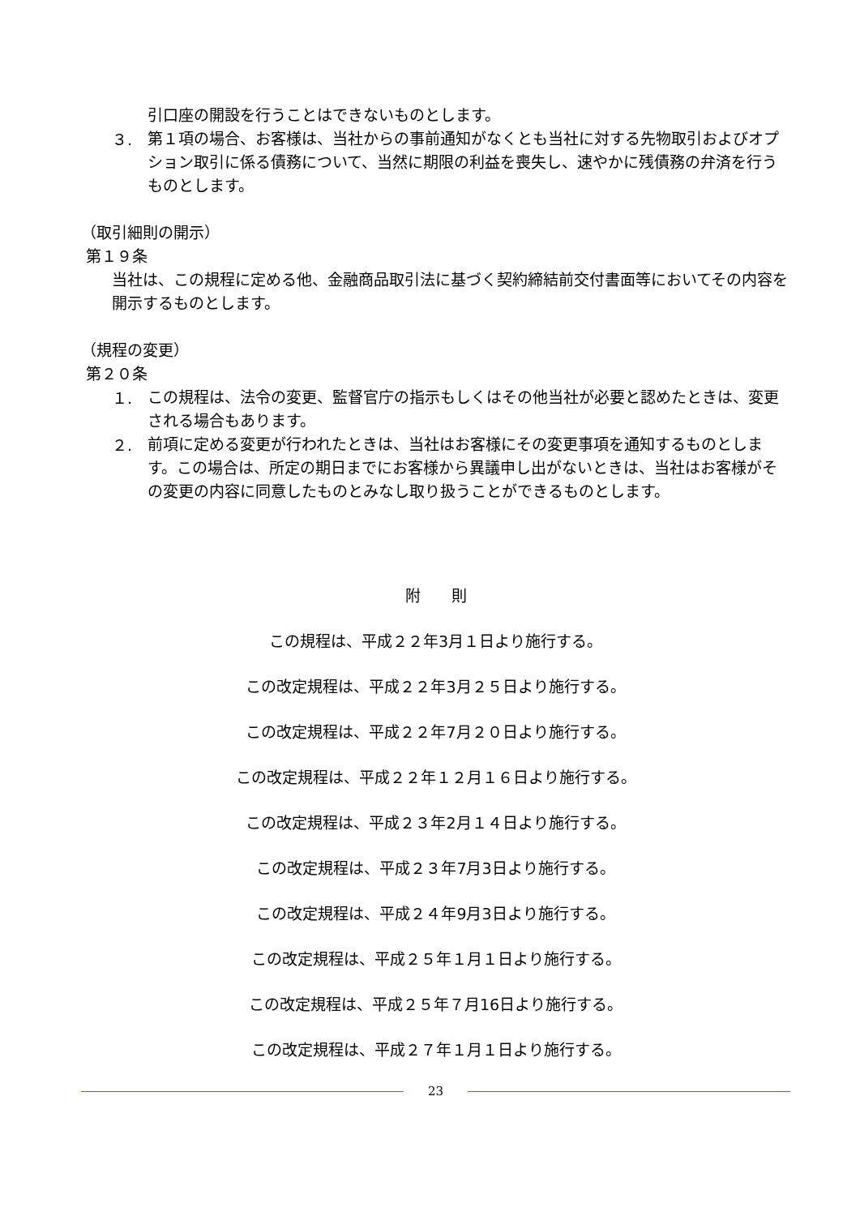引口座の開設を行うことはできないものとします。
３.
第１項の場合、お客様は、当社からの事前通知がなくとも当社に対する先物取引およびオプション取引に係る債務について、当然に期限の利益を喪失し、速やかに残債務の弁済を行うものとします。
（取引細則の開示）
第１９条
当社は、この規程に定める他、金融商品取引法に基づく契約締結前交付書面等においてその内容を開示するものとします。
（規程の変更）
第２０条
１.
この規程は、法令の変更、監督官庁の指示もしくはその他当社が必要と認めたときは、変更される場合もあります。
２.
前項に定める変更が行われたときは、当社はお客様にその変更事項を通知するものとします。この場合は、所定の期日までにお客様から異議申し出がないときは、当社はお客様がその変更の内容に同意したものとみなし取り扱うことができるものとします。
附　　則
この規程は、平成２２年3月１日より施行する。
この改定規程は、平成２２年3月２５日より施行する。
この改定規程は、平成２２年7月２０日より施行する。
この改定規程は、平成２２年１２月１６日より施行する。
この改定規程は、平成２３年2月１４日より施行する。
この改定規程は、平成２３年7月3日より施行する。
この改定規程は、平成２４年9月3日より施行する。
この改定規程は、平成２５年１月１日より施行する。
この改定規程は、平成２５年７月16日より施行する。
この改定規程は、平成２７年１月１日より施行する。
23